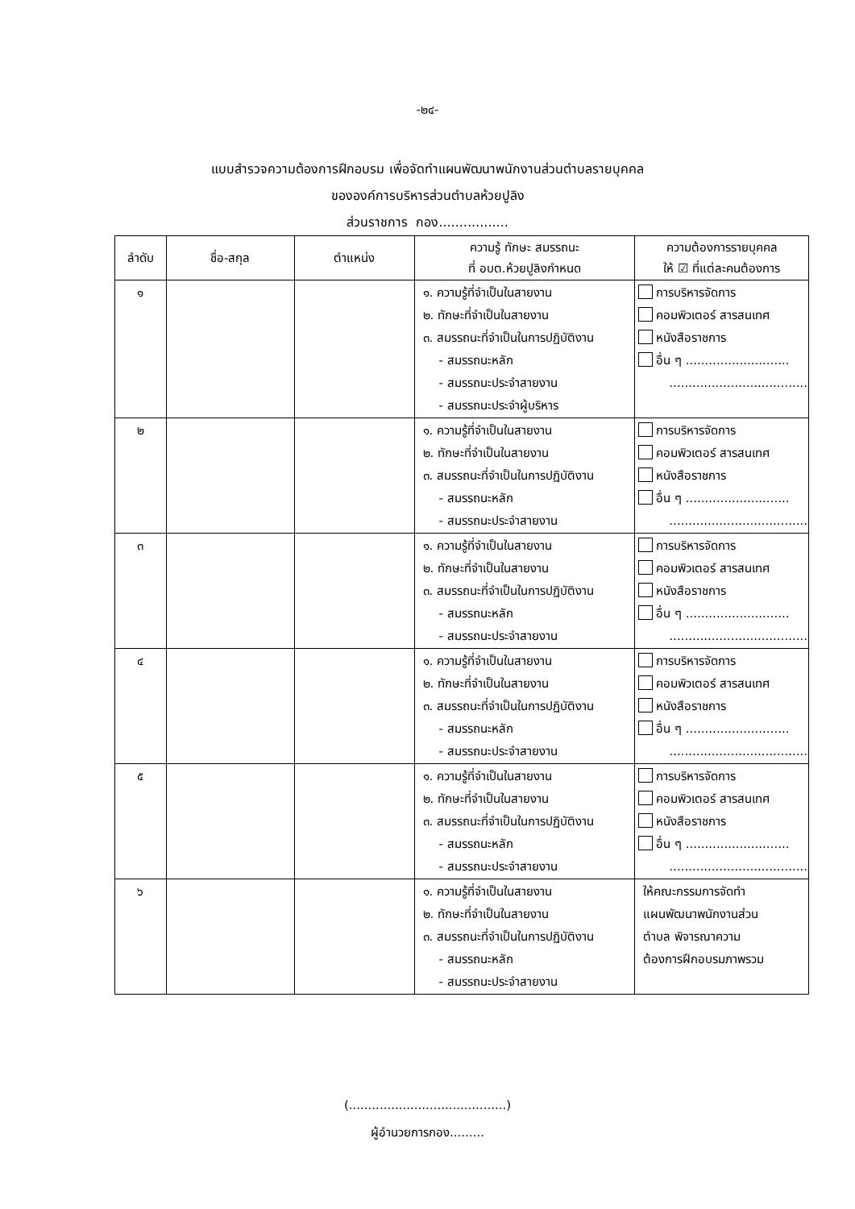-๒๔-
แบบสำรวจความต้องการฝึกอบรม เพื่อจัดทำแผนพัฒนาพนักงานส่วนตำบลรายบุคคล
ขององค์การบริหารส่วนตำบลห้วยปูลิง
ส่วนราชการ กอง.................
| ลำดับ | ชื่อ-สกุล | ตำแหน่ง | ความรู้ ทักษะ สมรรถนะ ที่ อบต.ห้วยปูลิงกำหนด | ความต้องการรายบุคคล ให้ ☑ ที่แต่ละคนต้องการ |
| --- | --- | --- | --- | --- |
| ๑ | | | ๑. ความรู้ที่จำเป็นในสายงาน ๒. ทักษะที่จำเป็นในสายงาน ๓. สมรรถนะที่จำเป็นในการปฏิบัติงาน - สมรรถนะหลัก - สมรรถนะประจำสายงาน - สมรรถนะประจำผู้บริหาร | การบริหารจัดการ คอมพิวเตอร์ สารสนเทศ หนังสือราชการ อื่น ๆ ........................... .................................... |
| ๒ | | | ๑. ความรู้ที่จำเป็นในสายงาน ๒. ทักษะที่จำเป็นในสายงาน ๓. สมรรถนะที่จำเป็นในการปฏิบัติงาน - สมรรถนะหลัก - สมรรถนะประจำสายงาน | การบริหารจัดการ คอมพิวเตอร์ สารสนเทศ หนังสือราชการ อื่น ๆ ........................... .................................... |
| ๓ | | | ๑. ความรู้ที่จำเป็นในสายงาน ๒. ทักษะที่จำเป็นในสายงาน ๓. สมรรถนะที่จำเป็นในการปฏิบัติงาน - สมรรถนะหลัก - สมรรถนะประจำสายงาน | การบริหารจัดการ คอมพิวเตอร์ สารสนเทศ หนังสือราชการ อื่น ๆ ........................... .................................... |
| ๔ | | | ๑. ความรู้ที่จำเป็นในสายงาน ๒. ทักษะที่จำเป็นในสายงาน ๓. สมรรถนะที่จำเป็นในการปฏิบัติงาน - สมรรถนะหลัก - สมรรถนะประจำสายงาน | การบริหารจัดการ คอมพิวเตอร์ สารสนเทศ หนังสือราชการ อื่น ๆ ........................... .................................... |
| ๕ | | | ๑. ความรู้ที่จำเป็นในสายงาน ๒. ทักษะที่จำเป็นในสายงาน ๓. สมรรถนะที่จำเป็นในการปฏิบัติงาน - สมรรถนะหลัก - สมรรถนะประจำสายงาน | การบริหารจัดการ คอมพิวเตอร์ สารสนเทศ หนังสือราชการ อื่น ๆ ........................... .................................... |
| ๖ | | | ๑. ความรู้ที่จำเป็นในสายงาน ๒. ทักษะที่จำเป็นในสายงาน ๓. สมรรถนะที่จำเป็นในการปฏิบัติงาน - สมรรถนะหลัก - สมรรถนะประจำสายงาน | ให้คณะกรรมการจัดทำ แผนพัฒนาพนักงานส่วน ตำบล พิจารณาความ ต้องการฝึกอบรมภาพรวม |
(.........................................)
ผู้อำนวยการกอง.........